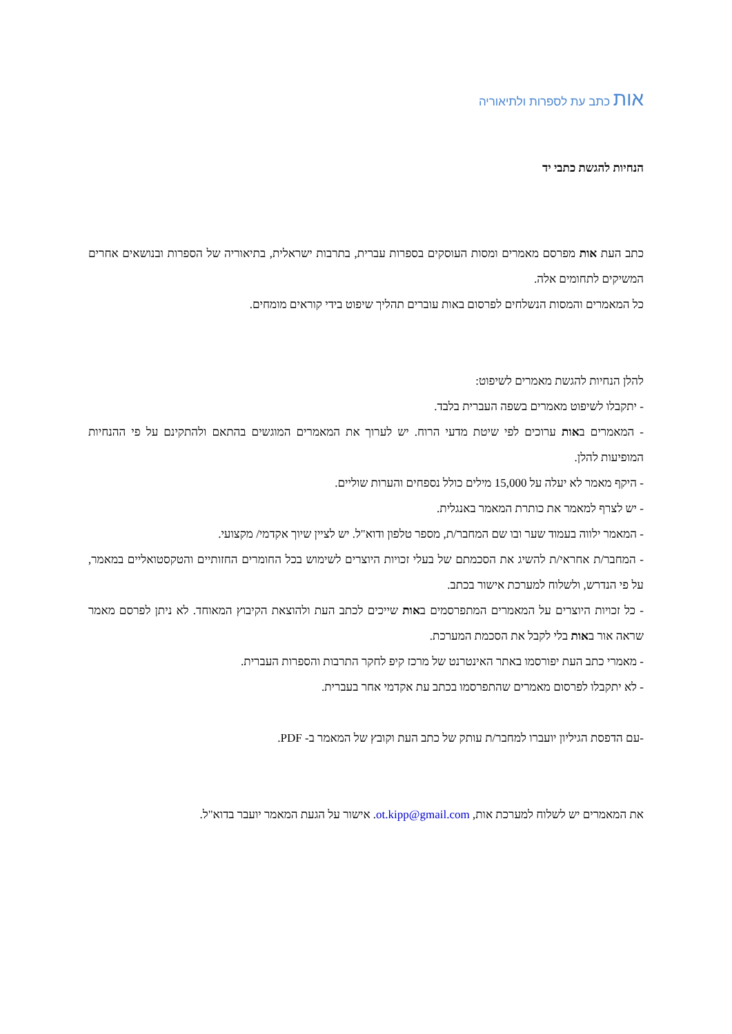אות כתב עת לספרות ולתיאוריה
הנחיות להגשת כתבי יד
כתב העת אות מפרסם מאמרים ומסות העוסקים בספרות עברית, בתרבות ישראלית, בתיאוריה של הספרות ובנושאים אחרים המשיקים לתחומים אלה.
כל המאמרים והמסות הנשלחים לפרסום באות עוברים תהליך שיפוט בידי קוראים מומחים.
להלן הנחיות להגשת מאמרים לשיפוט:
- יתקבלו לשיפוט מאמרים בשפה העברית בלבד.
- המאמרים באות ערוכים לפי שיטת מדעי הרוח. יש לערוך את המאמרים המוגשים בהתאם ולהתקינם על פי ההנחיות המופיעות להלן.
- היקף מאמר לא יעלה על 15,000 מילים כולל נספחים והערות שוליים.
- יש לצרף למאמר את כותרת המאמר באנגלית.
- המאמר ילווה בעמוד שער ובו שם המחבר/ת, מספר טלפון ודוא"ל. יש לציין שיוך אקדמי/ מקצועי.
- המחבר/ת אחראי/ת להשיג את הסכמתם של בעלי זכויות היוצרים לשימוש בכל החומרים החזותיים והטקסטואליים במאמר, על פי הנדרש, ולשלוח למערכת אישור בכתב.
- כל זכויות היוצרים על המאמרים המתפרסמים באות שייכים לכתב העת ולהוצאת הקיבוץ המאוחד. לא ניתן לפרסם מאמר שראה אור באות בלי לקבל את הסכמת המערכת.
- מאמרי כתב העת יפורסמו באתר האינטרנט של מרכז קיפ לחקר התרבות והספרות העברית.
- לא יתקבלו לפרסום מאמרים שהתפרסמו בכתב עת אקדמי אחר בעברית.
-עם הדפסת הגיליון יועברו למחבר/ת עותק של כתב העת וקובץ של המאמר ב- PDF.
את המאמרים יש לשלוח למערכת אות, ot.kipp@gmail.com. אישור על הגעת המאמר יועבר בדוא"ל.